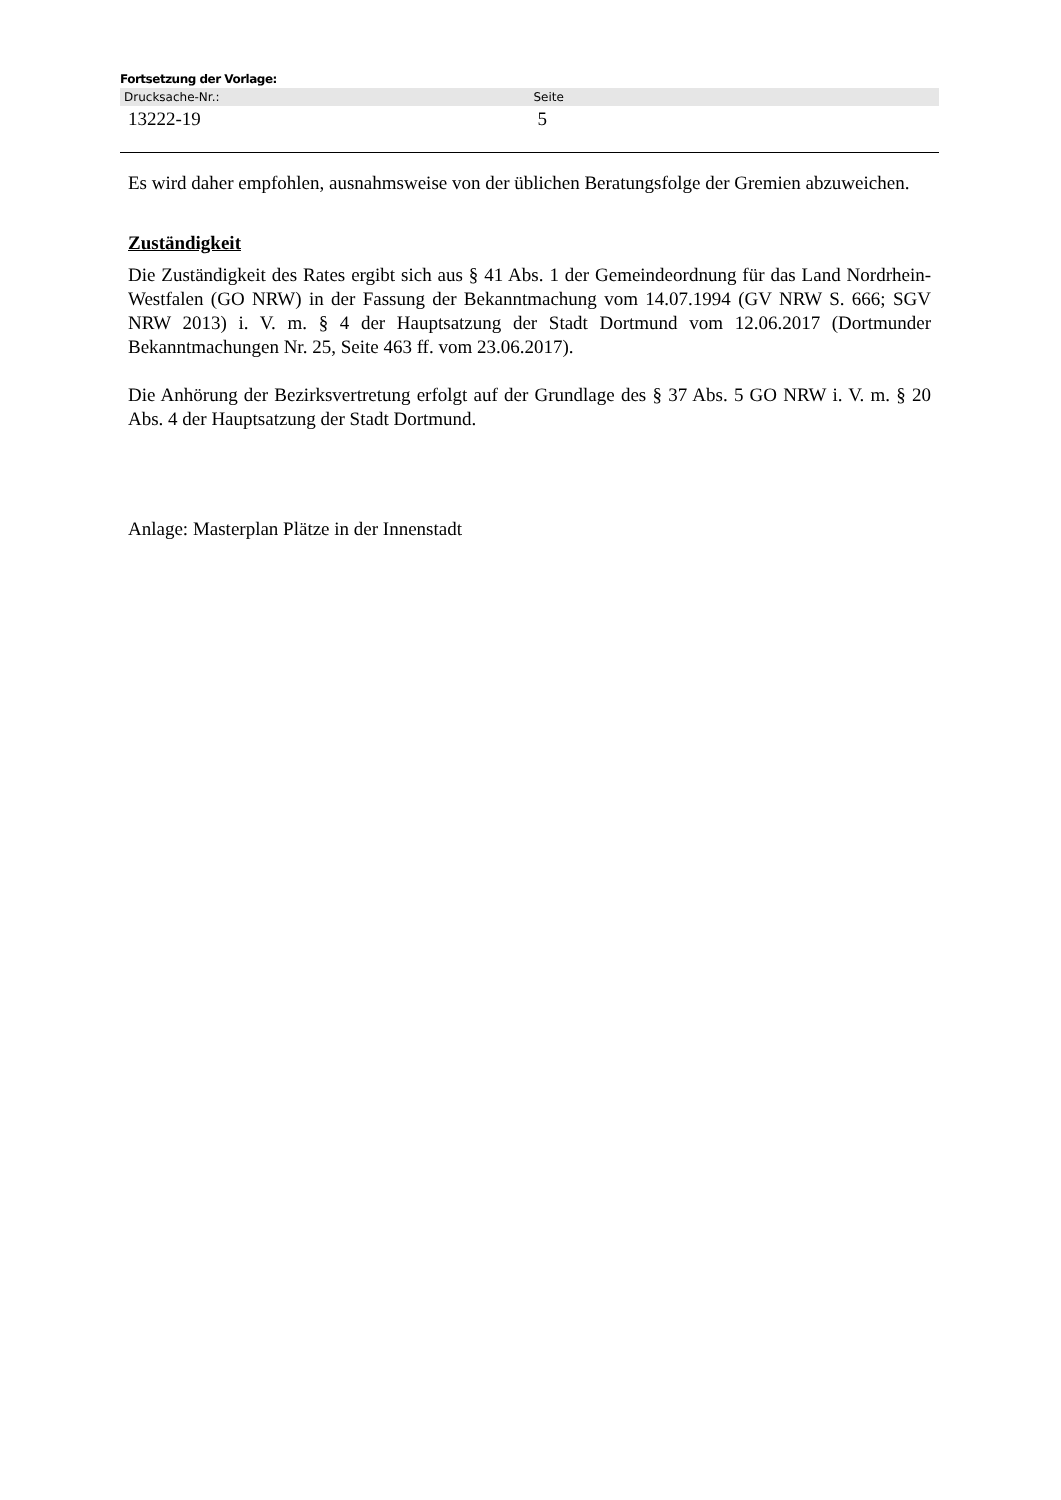Fortsetzung der Vorlage:
| Drucksache-Nr.: | Seite |
| --- | --- |
| 13222-19 | 5 |
Es wird daher empfohlen, ausnahmsweise von der üblichen Beratungsfolge der Gremien abzuweichen.
Zuständigkeit
Die Zuständigkeit des Rates ergibt sich aus § 41 Abs. 1 der Gemeindeordnung für das Land Nordrhein-Westfalen (GO NRW) in der Fassung der Bekanntmachung vom 14.07.1994 (GV NRW S. 666; SGV NRW 2013) i. V. m. § 4 der Hauptsatzung der Stadt Dortmund vom 12.06.2017 (Dortmunder Bekanntmachungen Nr. 25, Seite 463 ff. vom 23.06.2017).
Die Anhörung der Bezirksvertretung erfolgt auf der Grundlage des § 37 Abs. 5 GO NRW i. V. m. § 20 Abs. 4 der Hauptsatzung der Stadt Dortmund.
Anlage: Masterplan Plätze in der Innenstadt